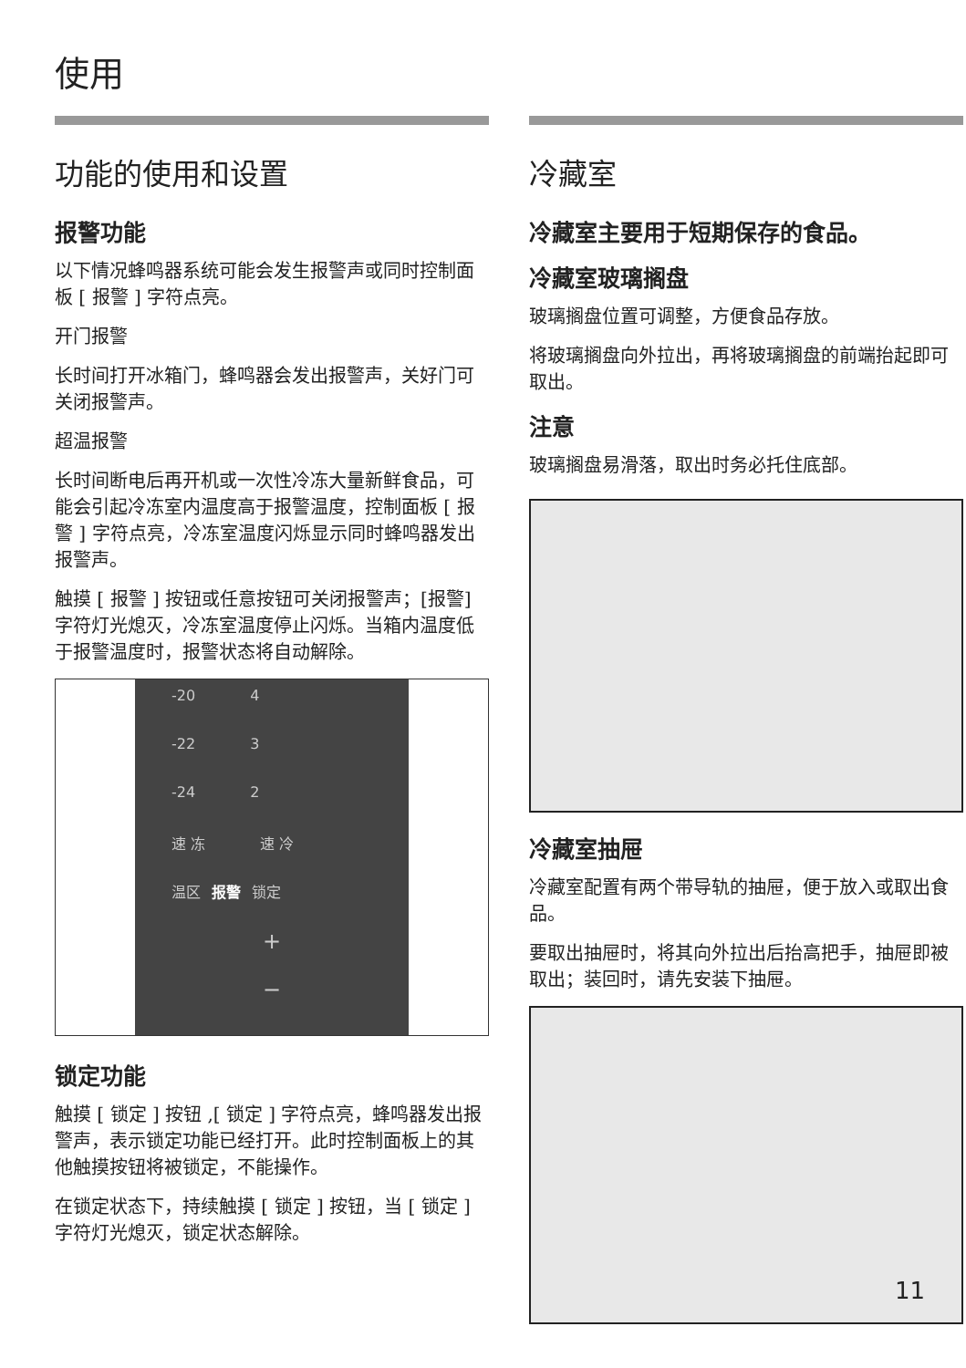使用
功能的使用和设置
报警功能
以下情况蜂鸣器系统可能会发生报警声或同时控制面板 [ 报警 ] 字符点亮。
开门报警
长时间打开冰箱门，蜂鸣器会发出报警声，关好门可关闭报警声。
超温报警
长时间断电后再开机或一次性冷冻大量新鲜食品，可能会引起冷冻室内温度高于报警温度，控制面板 [ 报警 ] 字符点亮，冷冻室温度闪烁显示同时蜂鸣器发出报警声。
触摸 [ 报警 ] 按钮或任意按钮可关闭报警声；[报警]字符灯光熄灭，冷冻室温度停止闪烁。当箱内温度低于报警温度时，报警状态将自动解除。
-20 4
-22 3
-24 2
速 冻 速 冷
温区 报警 锁定
+
−
锁定功能
触摸 [ 锁定 ] 按钮 ,[ 锁定 ] 字符点亮，蜂鸣器发出报警声，表示锁定功能已经打开。此时控制面板上的其他触摸按钮将被锁定，不能操作。
在锁定状态下，持续触摸 [ 锁定 ] 按钮，当 [ 锁定 ] 字符灯光熄灭，锁定状态解除。
冷藏室
冷藏室主要用于短期保存的食品。
冷藏室玻璃搁盘
玻璃搁盘位置可调整，方便食品存放。
将玻璃搁盘向外拉出，再将玻璃搁盘的前端抬起即可取出。
注意
玻璃搁盘易滑落，取出时务必托住底部。
冷藏室抽屉
冷藏室配置有两个带导轨的抽屉，便于放入或取出食品。
要取出抽屉时，将其向外拉出后抬高把手，抽屉即被取出；装回时，请先安装下抽屉。
11